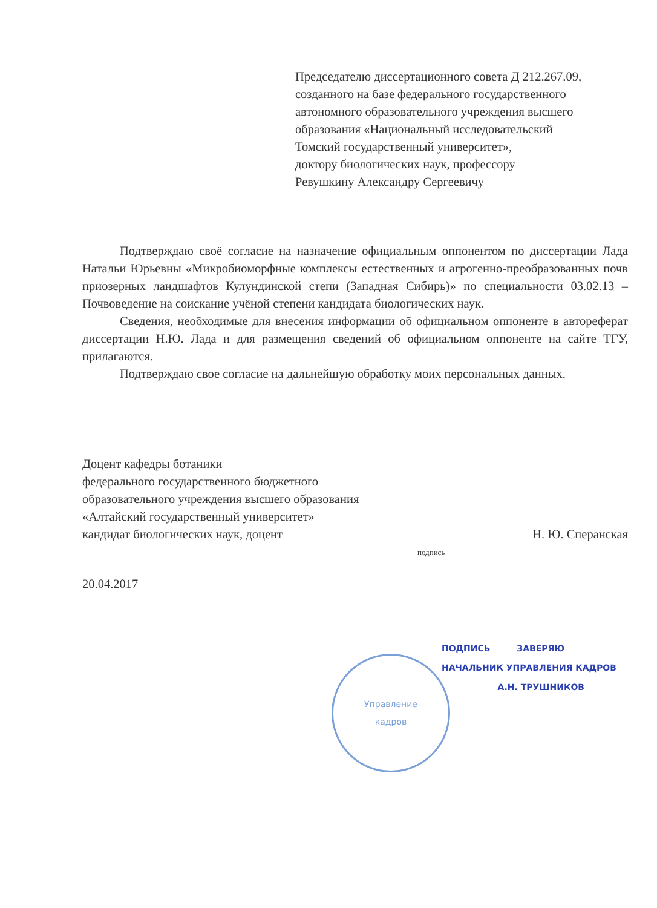Председателю диссертационного совета Д 212.267.09,
созданного на базе федерального государственного
автономного образовательного учреждения высшего
образования «Национальный исследовательский
Томский государственный университет»,
доктору биологических наук, профессору
Ревушкину Александру Сергеевичу
Подтверждаю своё согласие на назначение официальным оппонентом по диссертации Лада Натальи Юрьевны «Микробиоморфные комплексы естественных и агрогенно-преобразованных почв приозерных ландшафтов Кулундинской степи (Западная Сибирь)» по специальности 03.02.13 – Почвоведение на соискание учёной степени кандидата биологических наук.
Сведения, необходимые для внесения информации об официальном оппоненте в автореферат диссертации Н.Ю. Лада и для размещения сведений об официальном оппоненте на сайте ТГУ, прилагаются.
Подтверждаю свое согласие на дальнейшую обработку моих персональных данных.
Доцент кафедры ботаники
федерального государственного бюджетного
образовательного учреждения высшего образования
«Алтайский государственный университет»
кандидат биологических наук, доцент Н. Ю. Сперанская
подпись
20.04.2017
Управление
кадров
ПОДПИСЬ ЗАВЕРЯЮ
НАЧАЛЬНИК УПРАВЛЕНИЯ КАДРОВ
А.Н. ТРУШНИКОВ